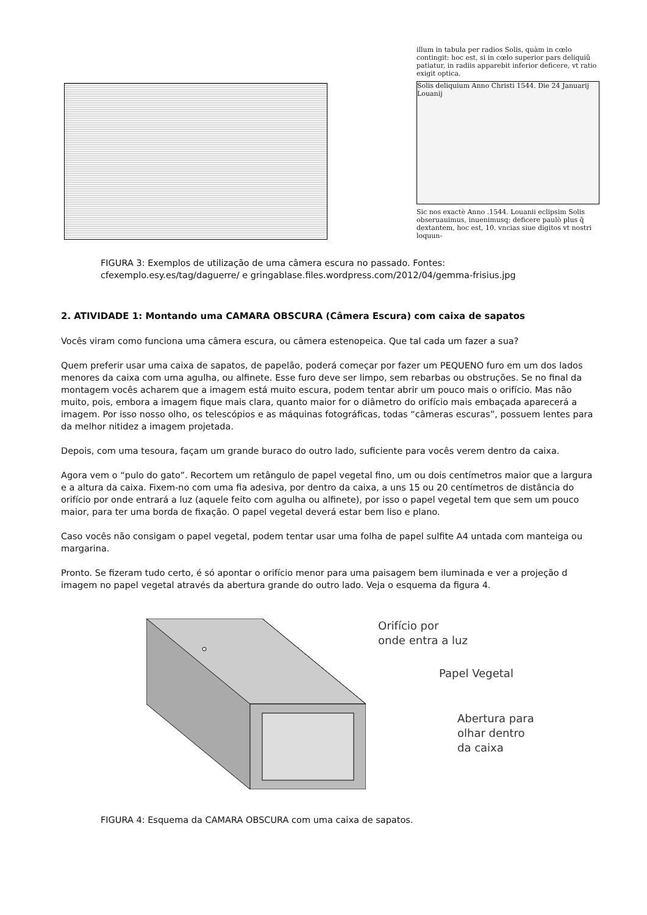illum in tabula per radios Solis, quàm in cœlo contingit: hoc est, si in cœlo superior pars deliquiũ patiatur, in radiis apparebit inferior deficere, vt ratio exigit optica.
Solis deliquium Anno Christi 1544. Die 24 Januarij Louanij
Sic nos exactè Anno .1544. Louanii eclipsim Solis obseruauimus, inuenimusq; deficere paulò plus q̃ dextantem, hoc est, 10. vncias siue digitos vt nostri loquun-
FIGURA 3: Exemplos de utilização de uma câmera escura no passado. Fontes:
cfexemplo.esy.es/tag/daguerre/ e gringablase.files.wordpress.com/2012/04/gemma-frisius.jpg
2. ATIVIDADE 1: Montando uma CAMARA OBSCURA (Câmera Escura) com caixa de sapatos
Vocês viram como funciona uma câmera escura, ou câmera estenopeica. Que tal cada um fazer a sua?
Quem preferir usar uma caixa de sapatos, de papelão, poderá começar por fazer um PEQUENO furo em um dos lados menores da caixa com uma agulha, ou alfinete. Esse furo deve ser limpo, sem rebarbas ou obstruções. Se no final da montagem vocês acharem que a imagem está muito escura, podem tentar abrir um pouco mais o orifício. Mas não muito, pois, embora a imagem fique mais clara, quanto maior for o diâmetro do orifício mais embaçada aparecerá a imagem. Por isso nosso olho, os telescópios e as máquinas fotográficas, todas “câmeras escuras”, possuem lentes para da melhor nitidez a imagem projetada.
Depois, com uma tesoura, façam um grande buraco do outro lado, suficiente para vocês verem dentro da caixa.
Agora vem o “pulo do gato”. Recortem um retângulo de papel vegetal fino, um ou dois centímetros maior que a largura e a altura da caixa. Fixem-no com uma fia adesiva, por dentro da caixa, a uns 15 ou 20 centímetros de distância do orifício por onde entrará a luz (aquele feito com agulha ou alfinete), por isso o papel vegetal tem que sem um pouco maior, para ter uma borda de fixação. O papel vegetal deverá estar bem liso e plano.
Caso vocês não consigam o papel vegetal, podem tentar usar uma folha de papel sulfite A4 untada com manteiga ou margarina.
Pronto. Se fizeram tudo certo, é só apontar o orifício menor para uma paisagem bem iluminada e ver a projeção d imagem no papel vegetal através da abertura grande do outro lado. Veja o esquema da figura 4.
Orifício por
onde entra a luz
Papel Vegetal
Abertura para
olhar dentro
da caixa
FIGURA 4: Esquema da CAMARA OBSCURA com uma caixa de sapatos.